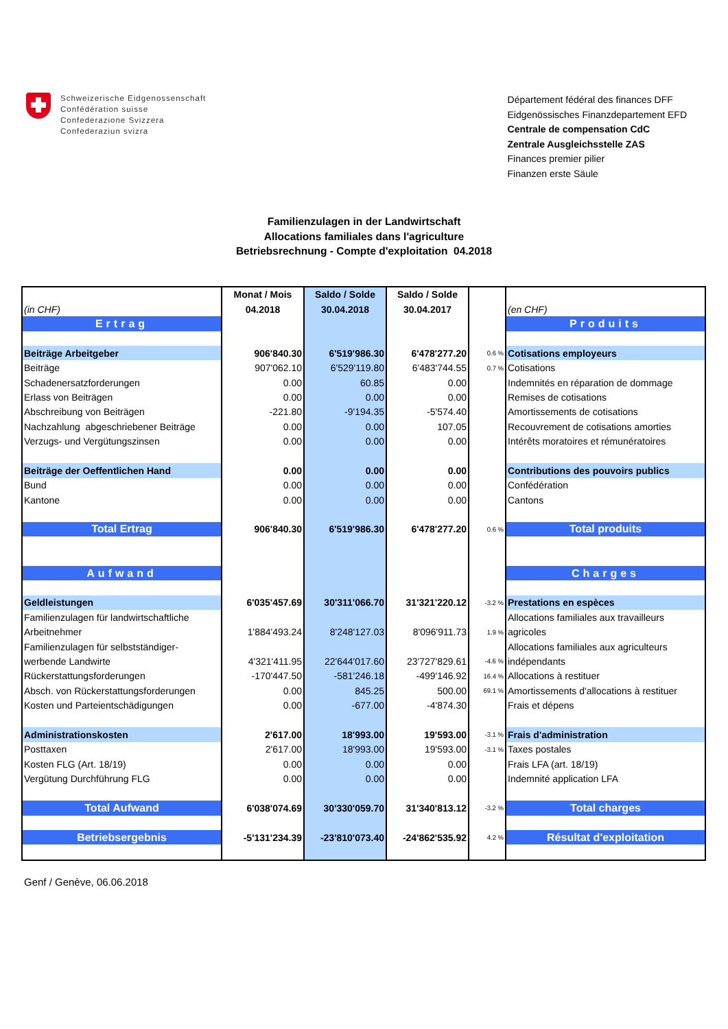Schweizerische Eidgenossenschaft
Confédération suisse
Confederazione Svizzera
Confederaziun svizra
Département fédéral des finances DFF
Eidgenössisches Finanzdepartement EFD
Centrale de compensation CdC
Zentrale Ausgleichsstelle ZAS
Finances premier pilier
Finanzen erste Säule
Familienzulagen in der Landwirtschaft
Allocations familiales dans l'agriculture
Betriebsrechnung - Compte d'exploitation 04.2018
| | Monat / Mois | Saldo / Solde | Saldo / Solde | | |
| (in CHF) | 04.2018 | 30.04.2018 | 30.04.2017 | | (en CHF) |
| Ertrag | | | | | Produits |
| Beiträge Arbeitgeber | 906'840.30 | 6'519'986.30 | 6'478'277.20 | 0.6 % | Cotisations employeurs |
| Beiträge | 907'062.10 | 6'529'119.80 | 6'483'744.55 | 0.7 % | Cotisations |
| Schadenersatzforderungen | 0.00 | 60.85 | 0.00 | | Indemnités en réparation de dommage |
| Erlass von Beiträgen | 0.00 | 0.00 | 0.00 | | Remises de cotisations |
| Abschreibung von Beiträgen | -221.80 | -9'194.35 | -5'574.40 | | Amortissements de cotisations |
| Nachzahlung abgeschriebener Beiträge | 0.00 | 0.00 | 107.05 | | Recouvrement de cotisations amorties |
| Verzugs- und Vergütungszinsen | 0.00 | 0.00 | 0.00 | | Intérêts moratoires et rémunératoires |
| Beiträge der Oeffentlichen Hand | 0.00 | 0.00 | 0.00 | | Contributions des pouvoirs publics |
| Bund | 0.00 | 0.00 | 0.00 | | Confédération |
| Kantone | 0.00 | 0.00 | 0.00 | | Cantons |
| Total Ertrag | 906'840.30 | 6'519'986.30 | 6'478'277.20 | 0.6 % | Total produits |
| Aufwand | | | | | Charges |
| Geldleistungen | 6'035'457.69 | 30'311'066.70 | 31'321'220.12 | -3.2 % | Prestations en espèces |
| Familienzulagen für landwirtschaftliche | | | | | Allocations familiales aux travailleurs |
| Arbeitnehmer | 1'884'493.24 | 8'248'127.03 | 8'096'911.73 | 1.9 % | agricoles |
| Familienzulagen für selbstständiger- | | | | | Allocations familiales aux agriculteurs |
| werbende Landwirte | 4'321'411.95 | 22'644'017.60 | 23'727'829.61 | -4.6 % | indépendants |
| Rückerstattungsforderungen | -170'447.50 | -581'246.18 | -499'146.92 | 16.4 % | Allocations à restituer |
| Absch. von Rückerstattungsforderungen | 0.00 | 845.25 | 500.00 | 69.1 % | Amortissements d'allocations à restituer |
| Kosten und Parteientschädigungen | 0.00 | -677.00 | -4'874.30 | | Frais et dépens |
| Administrationskosten | 2'617.00 | 18'993.00 | 19'593.00 | -3.1 % | Frais d'administration |
| Posttaxen | 2'617.00 | 18'993.00 | 19'593.00 | -3.1 % | Taxes postales |
| Kosten FLG (Art. 18/19) | 0.00 | 0.00 | 0.00 | | Frais LFA (art. 18/19) |
| Vergütung Durchführung FLG | 0.00 | 0.00 | 0.00 | | Indemnité application LFA |
| Total Aufwand | 6'038'074.69 | 30'330'059.70 | 31'340'813.12 | -3.2 % | Total charges |
| Betriebsergebnis | -5'131'234.39 | -23'810'073.40 | -24'862'535.92 | 4.2 % | Résultat d'exploitation |
Genf / Genève, 06.06.2018